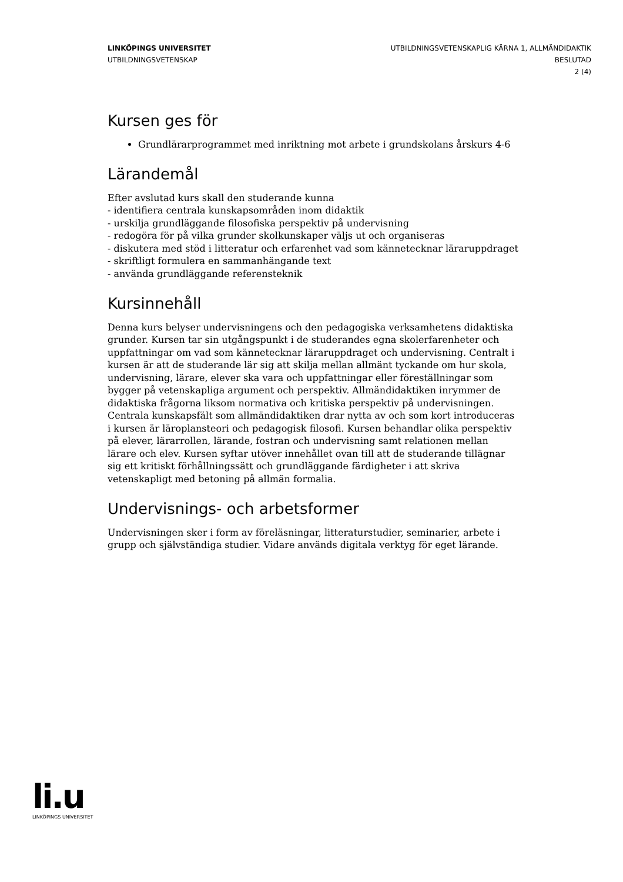LINKÖPINGS UNIVERSITET
UTBILDNINGSVETENSKAP
UTBILDNINGSVETENSKAPLIG KÄRNA 1, ALLMÄNDIDAKTIK
BESLUTAD
2 (4)
Kursen ges för
Grundlärarprogrammet med inriktning mot arbete i grundskolans årskurs 4-6
Lärandemål
Efter avslutad kurs skall den studerande kunna
- identifiera centrala kunskapsområden inom didaktik
- urskilja grundläggande filosofiska perspektiv på undervisning
- redogöra för på vilka grunder skolkunskaper väljs ut och organiseras
- diskutera med stöd i litteratur och erfarenhet vad som kännetecknar läraruppdraget
- skriftligt formulera en sammanhängande text
- använda grundläggande referensteknik
Kursinnehåll
Denna kurs belyser undervisningens och den pedagogiska verksamhetens didaktiska grunder. Kursen tar sin utgångspunkt i de studerandes egna skolerfarenheter och uppfattningar om vad som kännetecknar läraruppdraget och undervisning. Centralt i kursen är att de studerande lär sig att skilja mellan allmänt tyckande om hur skola, undervisning, lärare, elever ska vara och uppfattningar eller föreställningar som bygger på vetenskapliga argument och perspektiv. Allmändidaktiken inrymmer de didaktiska frågorna liksom normativa och kritiska perspektiv på undervisningen. Centrala kunskapsfält som allmändidaktiken drar nytta av och som kort introduceras i kursen är läroplansteori och pedagogisk filosofi. Kursen behandlar olika perspektiv på elever, lärarrollen, lärande, fostran och undervisning samt relationen mellan lärare och elev. Kursen syftar utöver innehållet ovan till att de studerande tillägnar sig ett kritiskt förhållningssätt och grundläggande färdigheter i att skriva vetenskapligt med betoning på allmän formalia.
Undervisnings- och arbetsformer
Undervisningen sker i form av föreläsningar, litteraturstudier, seminarier, arbete i grupp och självständiga studier. Vidare används digitala verktyg för eget lärande.
li.u
LINKÖPINGS UNIVERSITET